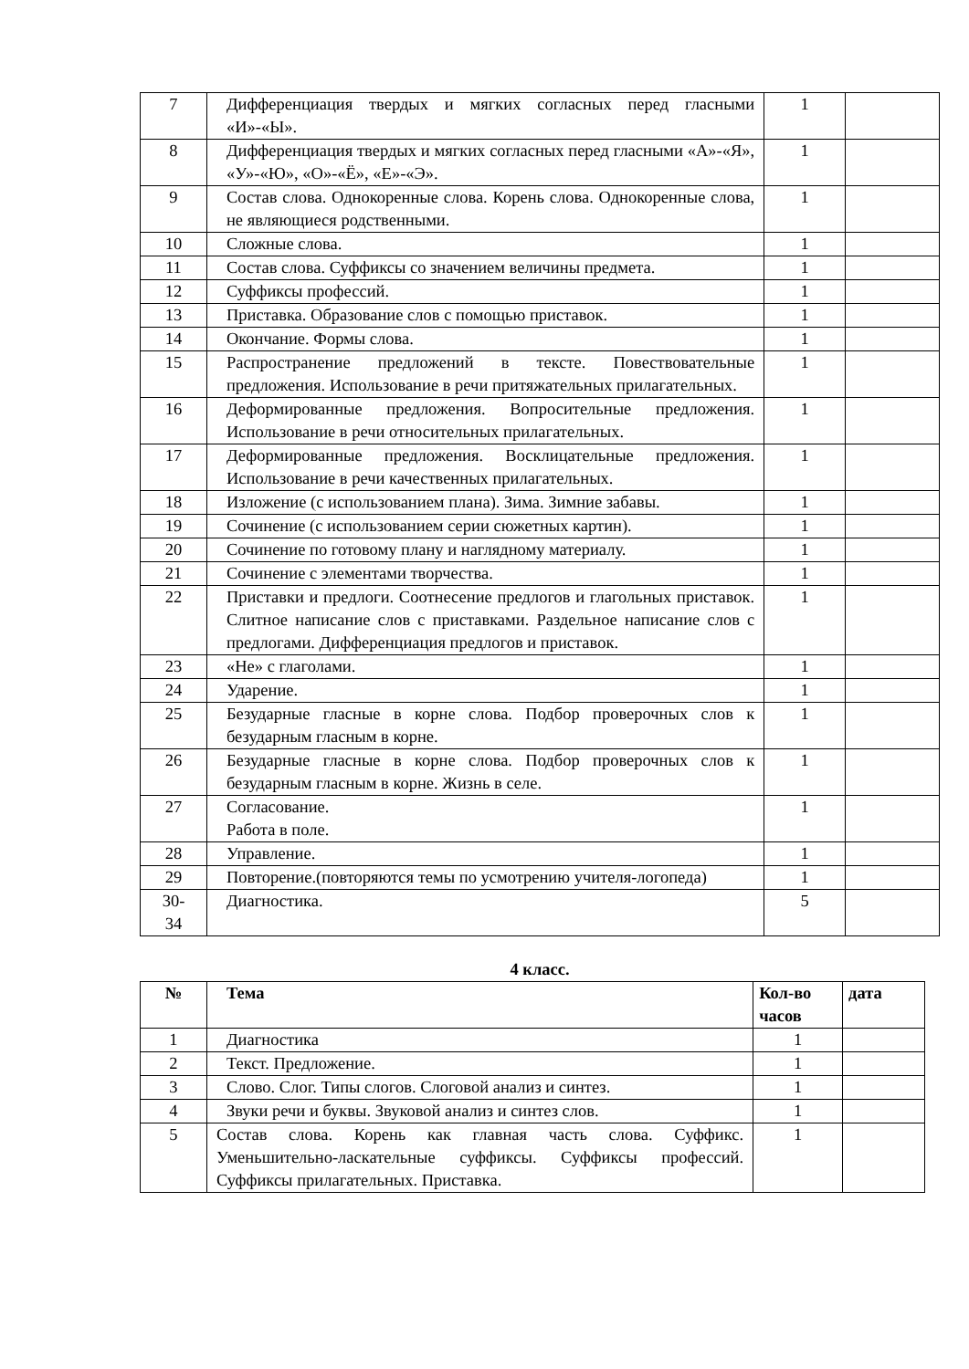| 7 | Дифференциация твердых и мягких согласных перед гласными «И»-«Ы». | 1 | |
| 8 | Дифференциация твердых и мягких согласных перед гласными «А»-«Я», «У»-«Ю», «О»-«Ё», «Е»-«Э». | 1 | |
| 9 | Состав слова. Однокоренные слова. Корень слова. Однокоренные слова, не являющиеся родственными. | 1 | |
| 10 | Сложные слова. | 1 | |
| 11 | Состав слова. Суффиксы со значением величины предмета. | 1 | |
| 12 | Суффиксы профессий. | 1 | |
| 13 | Приставка. Образование слов с помощью приставок. | 1 | |
| 14 | Окончание. Формы слова. | 1 | |
| 15 | Распространение предложений в тексте. Повествовательные предложения. Использование в речи притяжательных прилагательных. | 1 | |
| 16 | Деформированные предложения. Вопросительные предложения. Использование в речи относительных прилагательных. | 1 | |
| 17 | Деформированные предложения. Восклицательные предложения. Использование в речи качественных прилагательных. | 1 | |
| 18 | Изложение (с использованием плана). Зима. Зимние забавы. | 1 | |
| 19 | Сочинение (с использованием серии сюжетных картин). | 1 | |
| 20 | Сочинение по готовому плану и наглядному материалу. | 1 | |
| 21 | Сочинение с элементами творчества. | 1 | |
| 22 | Приставки и предлоги. Соотнесение предлогов и глагольных приставок. Слитное написание слов с приставками. Раздельное написание слов с предлогами. Дифференциация предлогов и приставок. | 1 | |
| 23 | «Не» с глаголами. | 1 | |
| 24 | Ударение. | 1 | |
| 25 | Безударные гласные в корне слова. Подбор проверочных слов к безударным гласным в корне. | 1 | |
| 26 | Безударные гласные в корне слова. Подбор проверочных слов к безударным гласным в корне. Жизнь в селе. | 1 | |
| 27 | Согласование. Работа в поле. | 1 | |
| 28 | Управление. | 1 | |
| 29 | Повторение.(повторяются темы по усмотрению учителя-логопеда) | 1 | |
| 30- 34 | Диагностика. | 5 | |
4 класс.
| № | Тема | Кол-во часов | дата |
| --- | --- | --- | --- |
| 1 | Диагностика | 1 | |
| 2 | Текст. Предложение. | 1 | |
| 3 | Слово. Слог. Типы слогов. Слоговой анализ и синтез. | 1 | |
| 4 | Звуки речи и буквы. Звуковой анализ и синтез слов. | 1 | |
| 5 | Состав слова. Корень как главная часть слова. Суффикс. Уменьшительно-ласкательные суффиксы. Суффиксы профессий. Суффиксы прилагательных. Приставка. | 1 | |